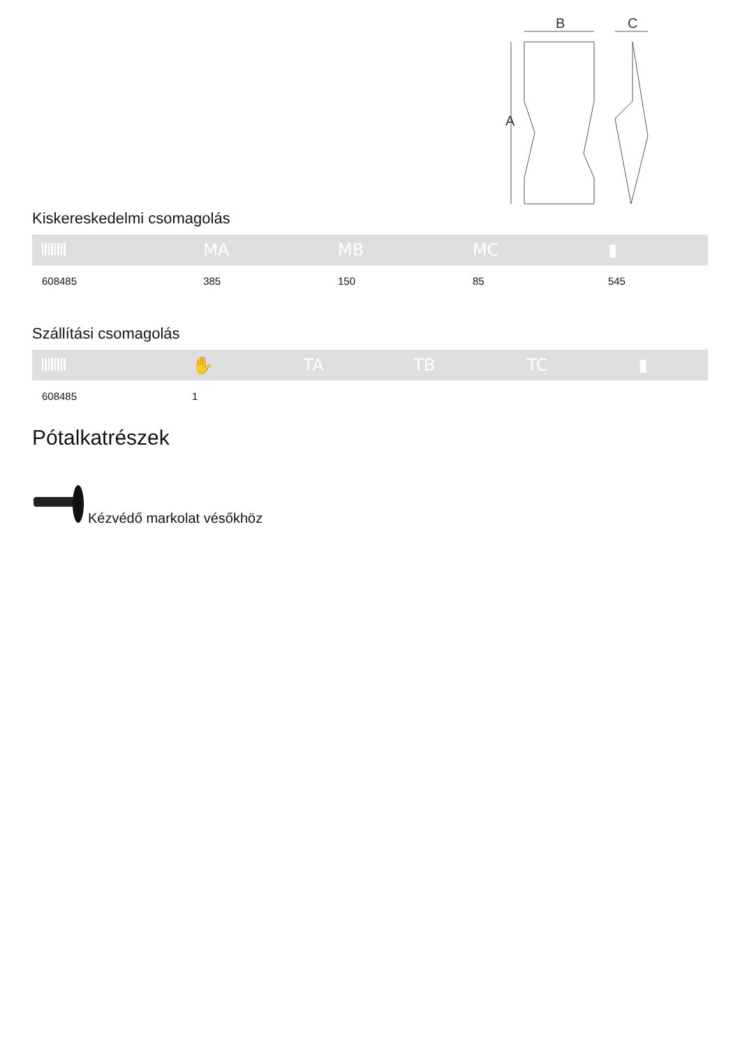B
C
A
Kiskereskedelmi csomagolás
| | MA | MB | MC | ▮ |
| --- | --- | --- | --- | --- |
| 608485 | 385 | 150 | 85 | 545 |
Szállítási csomagolás
| | ✋ | TA | TB | TC | ▮ |
| --- | --- | --- | --- | --- | --- |
| 608485 | 1 | | | | |
Pótalkatrészek
Kézvédő markolat vésőkhöz